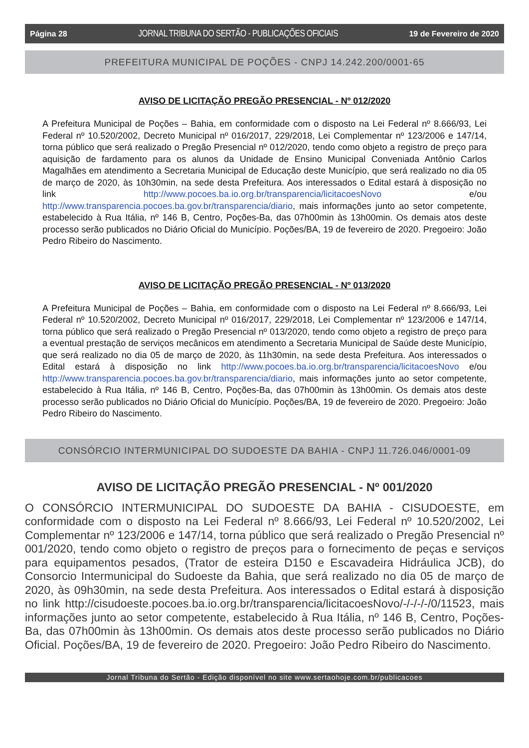Página 28 JORNAL TRIBUNA DO SERTÃO - PUBLICAÇÕES OFICIAIS 19 de Fevereiro de 2020
PREFEITURA MUNICIPAL DE POÇÕES - CNPJ 14.242.200/0001-65
AVISO DE LICITAÇÃO PREGÃO PRESENCIAL - Nº 012/2020
A Prefeitura Municipal de Poções – Bahia, em conformidade com o disposto na Lei Federal nº 8.666/93, Lei Federal nº 10.520/2002, Decreto Municipal nº 016/2017, 229/2018, Lei Complementar nº 123/2006 e 147/14, torna público que será realizado o Pregão Presencial nº 012/2020, tendo como objeto a registro de preço para aquisição de fardamento para os alunos da Unidade de Ensino Municipal Conveniada Antônio Carlos Magalhães em atendimento a Secretaria Municipal de Educação deste Município, que será realizado no dia 05 de março de 2020, às 10h30min, na sede desta Prefeitura. Aos interessados o Edital estará à disposição no link http://www.pocoes.ba.io.org.br/transparencia/licitacoesNovo e/ou http://www.transparencia.pocoes.ba.gov.br/transparencia/diario, mais informações junto ao setor competente, estabelecido à Rua Itália, nº 146 B, Centro, Poções-Ba, das 07h00min às 13h00min. Os demais atos deste processo serão publicados no Diário Oficial do Município. Poções/BA, 19 de fevereiro de 2020. Pregoeiro: João Pedro Ribeiro do Nascimento.
AVISO DE LICITAÇÃO PREGÃO PRESENCIAL - Nº 013/2020
A Prefeitura Municipal de Poções – Bahia, em conformidade com o disposto na Lei Federal nº 8.666/93, Lei Federal nº 10.520/2002, Decreto Municipal nº 016/2017, 229/2018, Lei Complementar nº 123/2006 e 147/14, torna público que será realizado o Pregão Presencial nº 013/2020, tendo como objeto a registro de preço para a eventual prestação de serviços mecânicos em atendimento a Secretaria Municipal de Saúde deste Município, que será realizado no dia 05 de março de 2020, às 11h30min, na sede desta Prefeitura. Aos interessados o Edital estará à disposição no link http://www.pocoes.ba.io.org.br/transparencia/licitacoesNovo e/ou http://www.transparencia.pocoes.ba.gov.br/transparencia/diario, mais informações junto ao setor competente, estabelecido à Rua Itália, nº 146 B, Centro, Poções-Ba, das 07h00min às 13h00min. Os demais atos deste processo serão publicados no Diário Oficial do Município. Poções/BA, 19 de fevereiro de 2020. Pregoeiro: João Pedro Ribeiro do Nascimento.
CONSÓRCIO INTERMUNICIPAL DO SUDOESTE DA BAHIA - CNPJ 11.726.046/0001-09
AVISO DE LICITAÇÃO PREGÃO PRESENCIAL - Nº 001/2020
O CONSÓRCIO INTERMUNICIPAL DO SUDOESTE DA BAHIA - CISUDOESTE, em conformidade com o disposto na Lei Federal nº 8.666/93, Lei Federal nº 10.520/2002, Lei Complementar nº 123/2006 e 147/14, torna público que será realizado o Pregão Presencial nº 001/2020, tendo como objeto o registro de preços para o fornecimento de peças e serviços para equipamentos pesados, (Trator de esteira D150 e Escavadeira Hidráulica JCB), do Consorcio Intermunicipal do Sudoeste da Bahia, que será realizado no dia 05 de março de 2020, às 09h30min, na sede desta Prefeitura. Aos interessados o Edital estará à disposição no link http://cisudoeste.pocoes.ba.io.org.br/transparencia/licitacoesNovo/-/-/-/-/0/11523, mais informações junto ao setor competente, estabelecido à Rua Itália, nº 146 B, Centro, Poções-Ba, das 07h00min às 13h00min. Os demais atos deste processo serão publicados no Diário Oficial. Poções/BA, 19 de fevereiro de 2020. Pregoeiro: João Pedro Ribeiro do Nascimento.
Jornal Tribuna do Sertão - Edição disponível no site www.sertaohoje.com.br/publicacoes